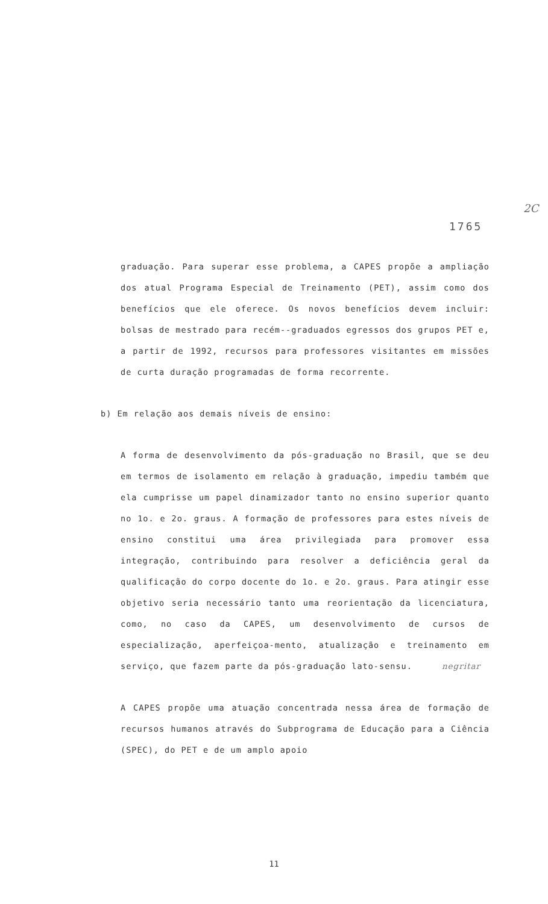2C
1765
graduação. Para superar esse problema, a CAPES propõe a ampliação dos atual Programa Especial de Treinamento (PET), assim como dos benefícios que ele oferece. Os novos benefícios devem incluir: bolsas de mestrado para recém--graduados egressos dos grupos PET e, a partir de 1992, recursos para professores visitantes em missões de curta duração programadas de forma recorrente.
b) Em relação aos demais níveis de ensino:
A forma de desenvolvimento da pós-graduação no Brasil, que se deu em termos de isolamento em relação à graduação, impediu também que ela cumprisse um papel dinamizador tanto no ensino superior quanto no 1o. e 2o. graus. A formação de professores para estes níveis de ensino constitui uma área privilegiada para promover essa integração, contribuindo para resolver a deficiência geral da qualificação do corpo docente do 1o. e 2o. graus. Para atingir esse objetivo seria necessário tanto uma reorientação da licenciatura, como, no caso da CAPES, um desenvolvimento de cursos de especialização, aperfeiçoa-mento, atualização e treinamento em serviço, que fazem parte da pós-graduação lato-sensu. negritar
A CAPES propõe uma atuação concentrada nessa área de formação de recursos humanos através do Subprograma de Educação para a Ciência (SPEC), do PET e de um amplo apoio
11